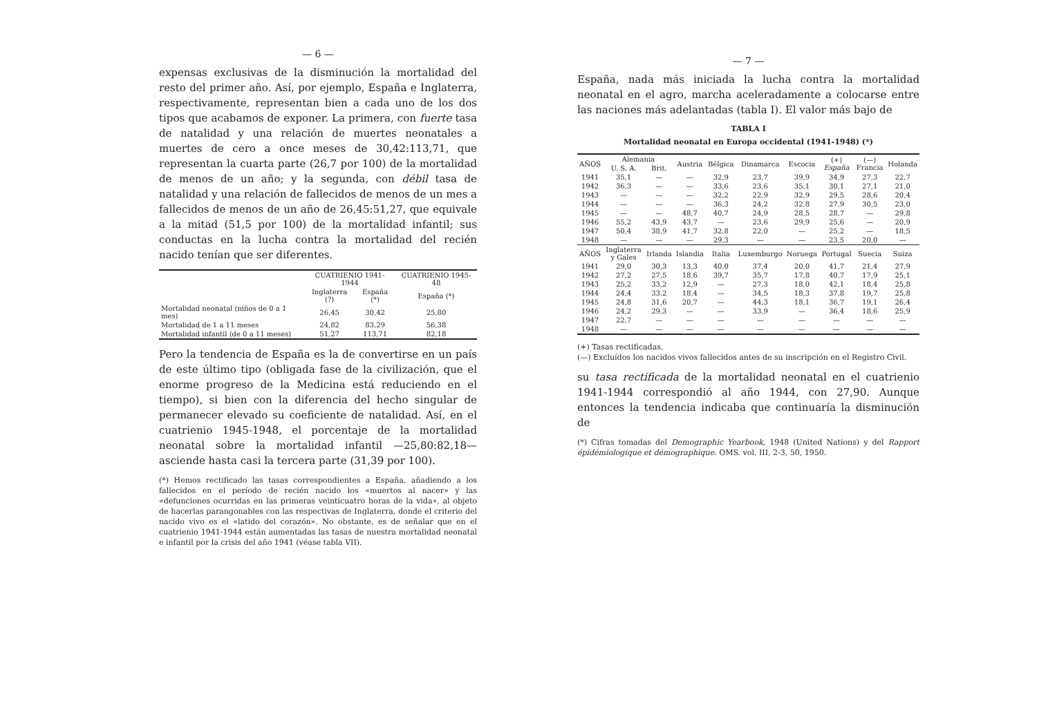— 6 —
expensas exclusivas de la disminución la mortalidad del resto del primer año. Así, por ejemplo, España e Inglaterra, respectivamente, representan bien a cada uno de los dos tipos que acabamos de exponer. La primera, con fuerte tasa de natalidad y una relación de muertes neonatales a muertes de cero a once meses de 30,42:113,71, que representan la cuarta parte (26,7 por 100) de la mortalidad de menos de un año; y la segunda, con débil tasa de natalidad y una relación de fallecidos de menos de un mes a fallecidos de menos de un año de 26,45:51,27, que equivale a la mitad (51,5 por 100) de la mortalidad infantil; sus conductas en la lucha contra la mortalidad del recién nacido tenían que ser diferentes.
| | CUATRIENIO 1941-1944 | | CUATRIENIO 1945-48 |
| --- | --- | --- | --- |
| | Inglaterra (?) | España (*) | España (*) |
| Mortalidad neonatal (niños de 0 a 1 mes) | 26,45 | 30,42 | 25,80 |
| Mortalidad de 1 a 11 meses | 24,82 | 83,29 | 56,38 |
| Mortalidad infantil (de 0 a 11 meses) | 51,27 | 113,71 | 82,18 |
Pero la tendencia de España es la de convertirse en un país de este último tipo (obligada fase de la civilización, que el enorme progreso de la Medicina está reduciendo en el tiempo), si bien con la diferencia del hecho singular de permanecer elevado su coeficiente de natalidad. Así, en el cuatrienio 1945-1948, el porcentaje de la mortalidad neonatal sobre la mortalidad infantil —25,80:82,18— asciende hasta casi la tercera parte (31,39 por 100).
(*) Hemos rectificado las tasas correspondientes a España, añadiendo a los fallecidos en el período de recién nacido los «muertos al nacer» y las «defunciones ocurridas en las primeras veinticuatro horas de la vida», al objeto de hacerlas parangonables con las respectivas de Inglaterra, donde el criterio del nacido vivo es el «latido del corazón». No obstante, es de señalar que en el cuatrienio 1941-1944 están aumentadas las tasas de nuestra mortalidad neonatal e infantil por la crisis del año 1941 (véase tabla VII).
— 7 —
España, nada más iniciada la lucha contra la mortalidad neonatal en el agro, marcha aceleradamente a colocarse entre las naciones más adelantadas (tabla I). El valor más bajo de
TABLA I
Mortalidad neonatal en Europa occidental (1941-1948) (*)
| AÑOS | Alemania | | Austria | Bélgica | Dinamarca | Escocia | (+) España | (—) Francia | Holanda |
| --- | --- | --- | --- | --- | --- | --- | --- | --- | --- |
| | U. S. A. | Brit. | | | | | | | |
| 1941 | 35,1 | — | — | 32,9 | 23,7 | 39,9 | 34,9 | 27,3 | 22,7 |
| 1942 | 36,3 | — | — | 33,6 | 23,6 | 35,1 | 30,1 | 27,1 | 21,0 |
| 1943 | — | — | — | 32,2 | 22,9 | 32,9 | 29,5 | 28,6 | 20,4 |
| 1944 | — | — | — | 36,3 | 24,2 | 32,8 | 27,9 | 30,5 | 23,0 |
| 1945 | — | — | 48,7 | 40,7 | 24,9 | 28,5 | 28,7 | — | 29,8 |
| 1946 | 55,2 | 43,9 | 43,7 | — | 23,6 | 29,9 | 25,6 | — | 20,9 |
| 1947 | 50,4 | 38,9 | 41,7 | 32,8 | 22,0 | — | 25,2 | — | 18,5 |
| 1948 | — | — | — | 29,3 | — | — | 23,5 | 20,0 | — |
| AÑOS | Inglaterra y Gales | Irlanda | Islandia | Italia | Luxemburgo | Noruega | Portugal | Suecia | Suiza |
| 1941 | 29,0 | 30,3 | 13,3 | 40,0 | 37,4 | 20,0 | 41,7 | 21,4 | 27,9 |
| 1942 | 27,2 | 27,5 | 18,6 | 39,7 | 35,7 | 17,8 | 40,7 | 17,9 | 25,1 |
| 1943 | 25,2 | 33,2 | 12,9 | — | 27,3 | 18,0 | 42,1 | 18,4 | 25,8 |
| 1944 | 24,4 | 33,2 | 18,4 | — | 34,5 | 18,3 | 37,8 | 19,7 | 25,8 |
| 1945 | 24,8 | 31,6 | 20,7 | — | 44,3 | 18,1 | 36,7 | 19,1 | 26,4 |
| 1946 | 24,2 | 29,3 | — | — | 33,9 | — | 36,4 | 18,6 | 25,9 |
| 1947 | 22,7 | — | — | — | — | — | — | — | — |
| 1948 | — | — | — | — | — | — | — | — | — |
(+) Tasas rectificadas.
(—) Excluídos los nacidos vivos fallecidos antes de su inscripción en el Registro Civil.
su tasa rectificada de la mortalidad neonatal en el cuatrienio 1941-1944 correspondió al año 1944, con 27,90. Aunque entonces la tendencia indicaba que continuaría la disminución de
(*) Cifras tomadas del Demographic Yearbook, 1948 (United Nations) y del Rapport épidémiologique et démographique. OMS. vol. III, 2-3, 50, 1950.